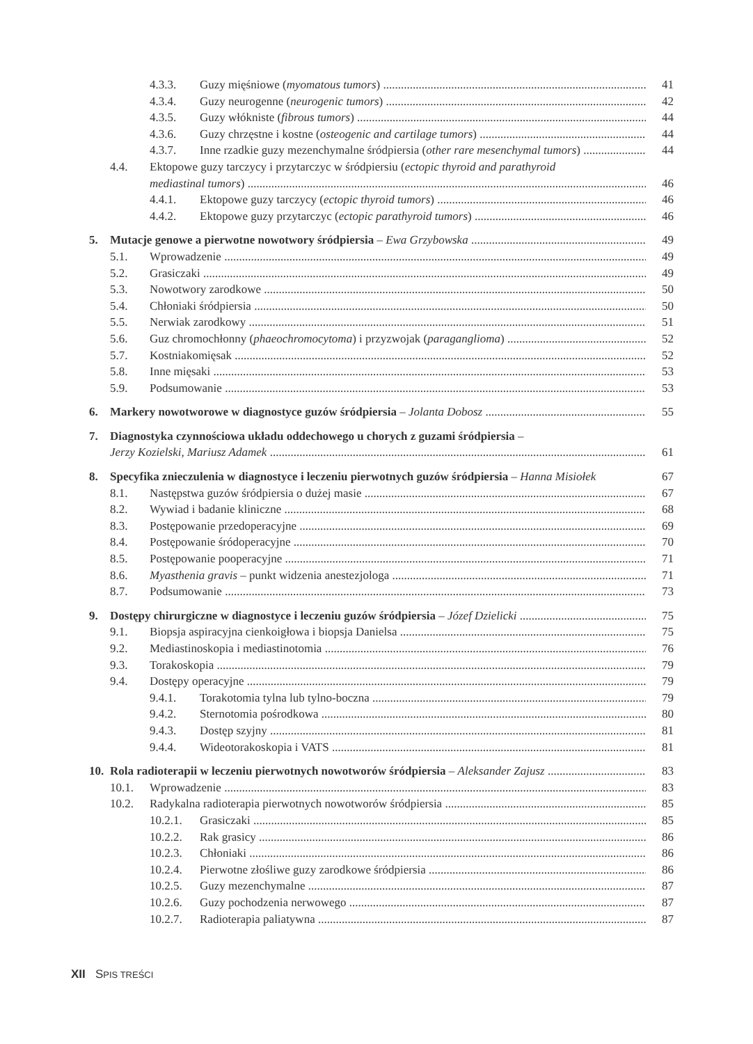4.3.3. Guzy mięśniowe (myomatous tumors) 41
4.3.4. Guzy neurogenne (neurogenic tumors) 42
4.3.5. Guzy włókniste (fibrous tumors) 44
4.3.6. Guzy chrzęstne i kostne (osteogenic and cartilage tumors) 44
4.3.7. Inne rzadkie guzy mezenchymalne śródpiersia (other rare mesenchymal tumors) 44
4.4. Ektopowe guzy tarczycy i przytarczyc w śródpiersiu (ectopic thyroid and parathyroid
mediastinal tumors) 46
4.4.1. Ektopowe guzy tarczycy (ectopic thyroid tumors) 46
4.4.2. Ektopowe guzy przytarczyc (ectopic parathyroid tumors) 46
5. Mutacje genowe a pierwotne nowotwory śródpiersia – Ewa Grzybowska 49
5.1. Wprowadzenie 49
5.2. Grasiczaki 49
5.3. Nowotwory zarodkowe 50
5.4. Chłoniaki śródpiersia 50
5.5. Nerwiak zarodkowy 51
5.6. Guz chromochłonny (phaeochromocytoma) i przyzwojak (paraganglioma) 52
5.7. Kostniakomięsak 52
5.8. Inne mięsaki 53
5.9. Podsumowanie 53
6. Markery nowotworowe w diagnostyce guzów śródpiersia – Jolanta Dobosz 55
7. Diagnostyka czynnościowa układu oddechowego u chorych z guzami śródpiersia –
Jerzy Kozielski, Mariusz Adamek 61
8. Specyfika znieczulenia w diagnostyce i leczeniu pierwotnych guzów śródpiersia – Hanna Misiołek 67
8.1. Następstwa guzów śródpiersia o dużej masie 67
8.2. Wywiad i badanie kliniczne 68
8.3. Postępowanie przedoperacyjne 69
8.4. Postępowanie śródoperacyjne 70
8.5. Postępowanie pooperacyjne 71
8.6. Myasthenia gravis – punkt widzenia anestezjologa 71
8.7. Podsumowanie 73
9. Dostępy chirurgiczne w diagnostyce i leczeniu guzów śródpiersia – Józef Dzielicki 75
9.1. Biopsja aspiracyjna cienkoigłowa i biopsja Danielsa 75
9.2. Mediastinoskopia i mediastinotomia 76
9.3. Torakoskopia 79
9.4. Dostępy operacyjne 79
9.4.1. Torakotomia tylna lub tylno-boczna 79
9.4.2. Sternotomia pośrodkowa 80
9.4.3. Dostęp szyjny 81
9.4.4. Wideotorakoskopia i VATS 81
10. Rola radioterapii w leczeniu pierwotnych nowotworów śródpiersia – Aleksander Zajusz 83
10.1. Wprowadzenie 83
10.2. Radykalna radioterapia pierwotnych nowotworów śródpiersia 85
10.2.1. Grasiczaki 85
10.2.2. Rak grasicy 86
10.2.3. Chłoniaki 86
10.2.4. Pierwotne złośliwe guzy zarodkowe śródpiersia 86
10.2.5. Guzy mezenchymalne 87
10.2.6. Guzy pochodzenia nerwowego 87
10.2.7. Radioterapia paliatywna 87
XII SPIS TREŚCI